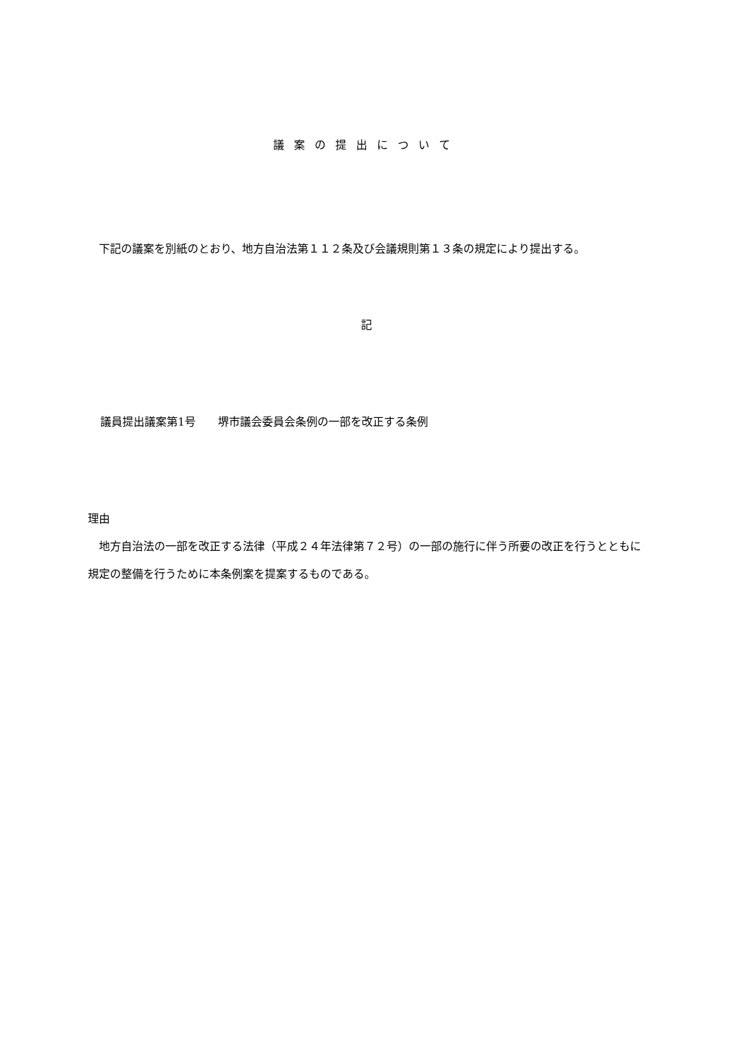議案の提出について
下記の議案を別紙のとおり、地方自治法第１１２条及び会議規則第１３条の規定により提出する。
記
議員提出議案第1号　　堺市議会委員会条例の一部を改正する条例
理由
地方自治法の一部を改正する法律（平成２４年法律第７２号）の一部の施行に伴う所要の改正を行うとともに規定の整備を行うために本条例案を提案するものである。